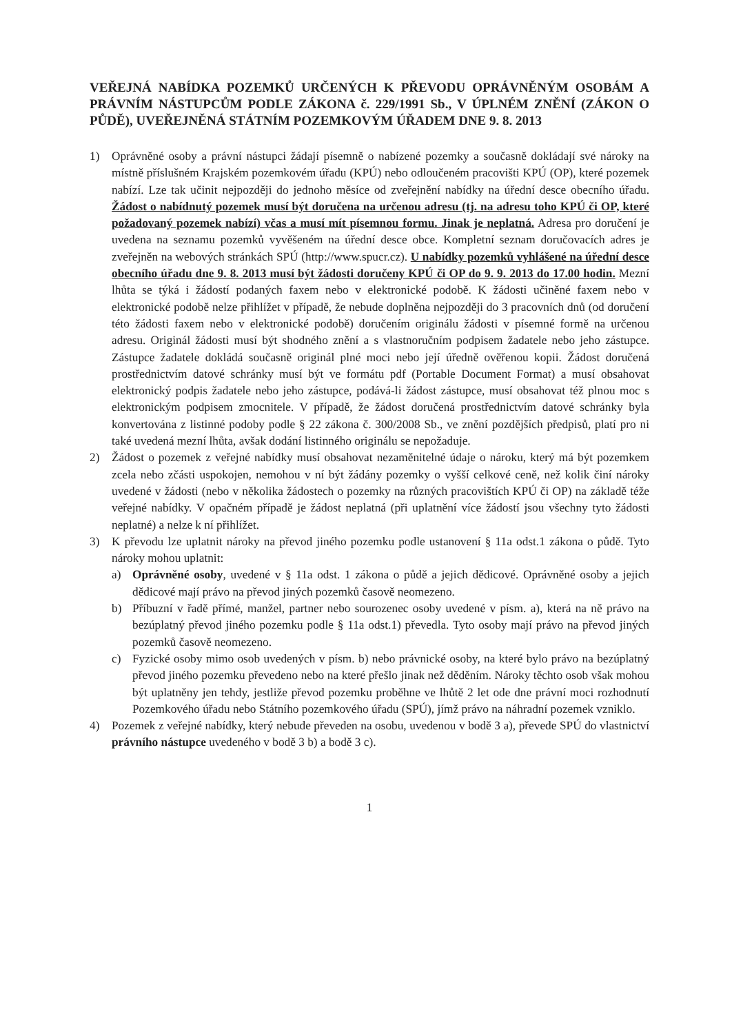VEŘEJNÁ NABÍDKA POZEMKŮ URČENÝCH K PŘEVODU OPRÁVNĚNÝM OSOBÁM A PRÁVNÍM NÁSTUPCŮM PODLE ZÁKONA č. 229/1991 Sb., V ÚPLNÉM ZNĚNÍ (ZÁKON O PŮDĚ), UVEŘEJNĚNÁ STÁTNÍM POZEMKOVÝM ÚŘADEM DNE 9. 8. 2013
1) Oprávněné osoby a právní nástupci žádají písemně o nabízené pozemky a současně dokládají své nároky na místně příslušném Krajském pozemkovém úřadu (KPÚ) nebo odloučeném pracovišti KPÚ (OP), které pozemek nabízí. Lze tak učinit nejpozději do jednoho měsíce od zveřejnění nabídky na úřední desce obecního úřadu. Žádost o nabídnutý pozemek musí být doručena na určenou adresu (tj. na adresu toho KPÚ či OP, které požadovaný pozemek nabízí) včas a musí mít písemnou formu. Jinak je neplatná. Adresa pro doručení je uvedena na seznamu pozemků vyvěšeném na úřední desce obce. Kompletní seznam doručovacích adres je zveřejněn na webových stránkách SPÚ (http://www.spucr.cz). U nabídky pozemků vyhlášené na úřední desce obecního úřadu dne 9. 8. 2013 musí být žádosti doručeny KPÚ či OP do 9. 9. 2013 do 17.00 hodin. Mezní lhůta se týká i žádostí podaných faxem nebo v elektronické podobě. K žádosti učiněné faxem nebo v elektronické podobě nelze přihlížet v případě, že nebude doplněna nejpozději do 3 pracovních dnů (od doručení této žádosti faxem nebo v elektronické podobě) doručením originálu žádosti v písemné formě na určenou adresu. Originál žádosti musí být shodného znění a s vlastnoručním podpisem žadatele nebo jeho zástupce. Zástupce žadatele dokládá současně originál plné moci nebo její úředně ověřenou kopii. Žádost doručená prostřednictvím datové schránky musí být ve formátu pdf (Portable Document Format) a musí obsahovat elektronický podpis žadatele nebo jeho zástupce, podává-li žádost zástupce, musí obsahovat též plnou moc s elektronickým podpisem zmocnitele. V případě, že žádost doručená prostřednictvím datové schránky byla konvertována z listinné podoby podle § 22 zákona č. 300/2008 Sb., ve znění pozdějších předpisů, platí pro ni také uvedená mezní lhůta, avšak dodání listinného originálu se nepožaduje.
2) Žádost o pozemek z veřejné nabídky musí obsahovat nezaměnitelné údaje o nároku, který má být pozemkem zcela nebo zčásti uspokojen, nemohou v ní být žádány pozemky o vyšší celkové ceně, než kolik činí nároky uvedené v žádosti (nebo v několika žádostech o pozemky na různých pracovištích KPÚ či OP) na základě téže veřejné nabídky. V opačném případě je žádost neplatná (při uplatnění více žádostí jsou všechny tyto žádosti neplatné) a nelze k ní přihlížet.
3) K převodu lze uplatnit nároky na převod jiného pozemku podle ustanovení § 11a odst.1 zákona o půdě. Tyto nároky mohou uplatnit:
a) Oprávněné osoby, uvedené v § 11a odst. 1 zákona o půdě a jejich dědicové. Oprávněné osoby a jejich dědicové mají právo na převod jiných pozemků časově neomezeno.
b) Příbuzní v řadě přímé, manžel, partner nebo sourozenec osoby uvedené v písm. a), která na ně právo na bezúplatný převod jiného pozemku podle § 11a odst.1) převedla. Tyto osoby mají právo na převod jiných pozemků časově neomezeno.
c) Fyzické osoby mimo osob uvedených v písm. b) nebo právnické osoby, na které bylo právo na bezúplatný převod jiného pozemku převedeno nebo na které přešlo jinak než děděním. Nároky těchto osob však mohou být uplatněny jen tehdy, jestliže převod pozemku proběhne ve lhůtě 2 let ode dne právní moci rozhodnutí Pozemkového úřadu nebo Státního pozemkového úřadu (SPÚ), jímž právo na náhradní pozemek vzniklo.
4) Pozemek z veřejné nabídky, který nebude převeden na osobu, uvedenou v bodě 3 a), převede SPÚ do vlastnictví právního nástupce uvedeného v bodě 3 b) a bodě 3 c).
1